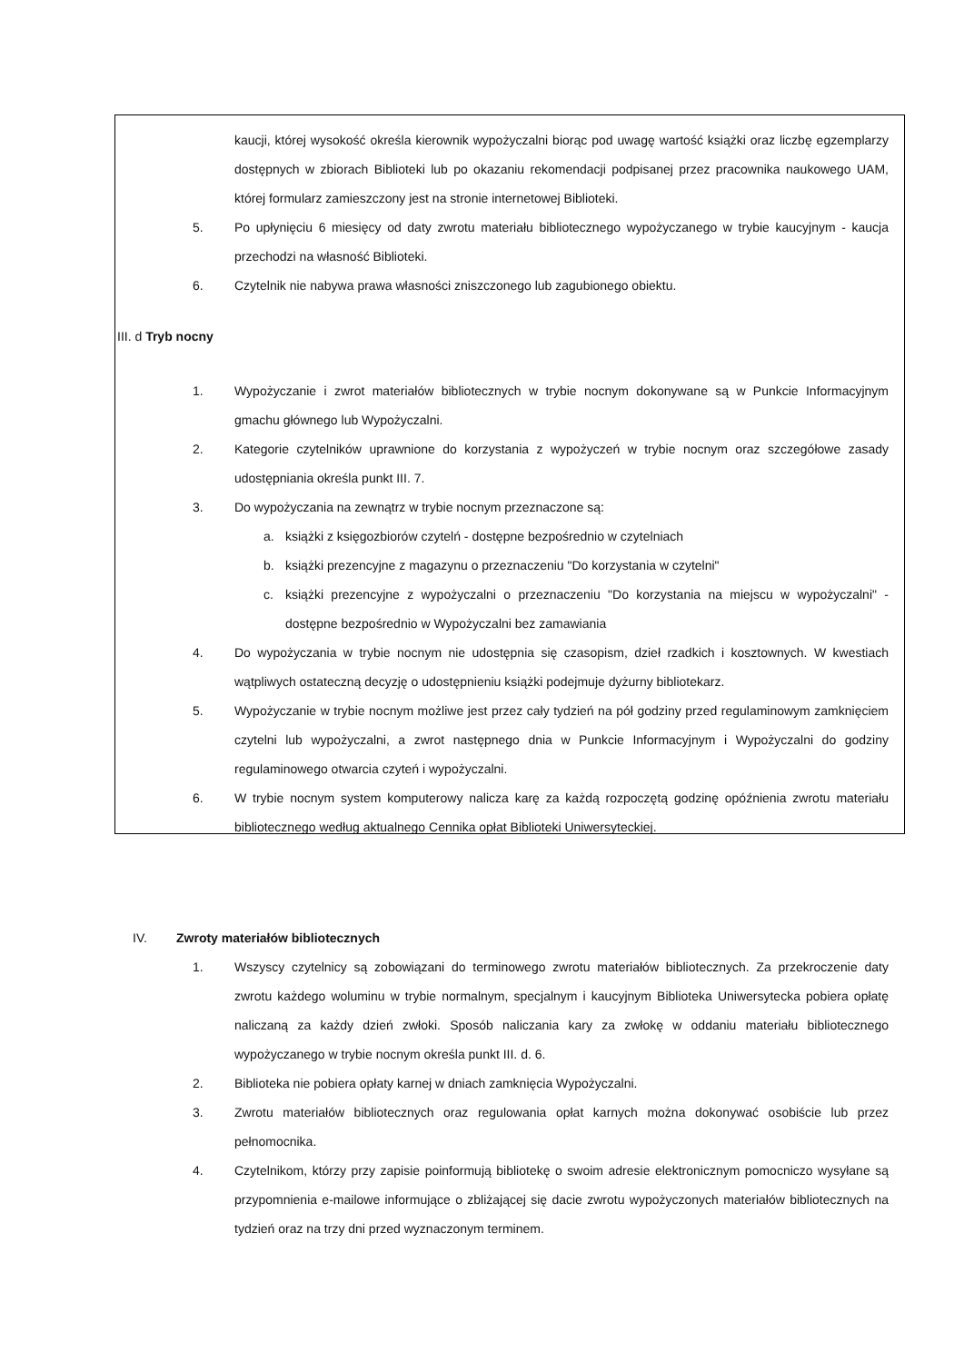kaucji, której wysokość określa kierownik wypożyczalni biorąc pod uwagę wartość książki oraz liczbę egzemplarzy dostępnych w zbiorach Biblioteki lub po okazaniu rekomendacji podpisanej przez pracownika naukowego UAM, której formularz zamieszczony jest na stronie internetowej Biblioteki.
5. Po upłynięciu 6 miesięcy od daty zwrotu materiału bibliotecznego wypożyczanego w trybie kaucyjnym - kaucja przechodzi na własność Biblioteki.
6. Czytelnik nie nabywa prawa własności zniszczonego lub zagubionego obiektu.
III. d Tryb nocny
1. Wypożyczanie i zwrot materiałów bibliotecznych w trybie nocnym dokonywane są w Punkcie Informacyjnym gmachu głównego lub Wypożyczalni.
2. Kategorie czytelników uprawnione do korzystania z wypożyczeń w trybie nocnym oraz szczegółowe zasady udostępniania określa punkt III. 7.
3. Do wypożyczania na zewnątrz w trybie nocnym przeznaczone są:
a. książki z księgozbiorów czytelń - dostępne bezpośrednio w czytelniach
b. książki prezencyjne z magazynu o przeznaczeniu "Do korzystania w czytelni"
c. książki prezencyjne z wypożyczalni o przeznaczeniu "Do korzystania na miejscu w wypożyczalni" - dostępne bezpośrednio w Wypożyczalni bez zamawiania
4. Do wypożyczania w trybie nocnym nie udostępnia się czasopism, dzieł rzadkich i kosztownych. W kwestiach wątpliwych ostateczną decyzję o udostępnieniu książki podejmuje dyżurny bibliotekarz.
5. Wypożyczanie w trybie nocnym możliwe jest przez cały tydzień na pół godziny przed regulaminowym zamknięciem czytelni lub wypożyczalni, a zwrot następnego dnia w Punkcie Informacyjnym i Wypożyczalni do godziny regulaminowego otwarcia czyteń i wypożyczalni.
6. W trybie nocnym system komputerowy nalicza karę za każdą rozpoczętą godzinę opóźnienia zwrotu materiału bibliotecznego według aktualnego Cennika opłat Biblioteki Uniwersyteckiej.
IV. Zwroty materiałów bibliotecznych
1. Wszyscy czytelnicy są zobowiązani do terminowego zwrotu materiałów bibliotecznych. Za przekroczenie daty zwrotu każdego woluminu w trybie normalnym, specjalnym i kaucyjnym Biblioteka Uniwersytecka pobiera opłatę naliczaną za każdy dzień zwłoki. Sposób naliczania kary za zwłokę w oddaniu materiału bibliotecznego wypożyczanego w trybie nocnym określa punkt III. d. 6.
2. Biblioteka nie pobiera opłaty karnej w dniach zamknięcia Wypożyczalni.
3. Zwrotu materiałów bibliotecznych oraz regulowania opłat karnych można dokonywać osobiście lub przez pełnomocnika.
4. Czytelnikom, którzy przy zapisie poinformują bibliotekę o swoim adresie elektronicznym pomocniczo wysyłane są przypomnienia e-mailowe informujące o zbliżającej się dacie zwrotu wypożyczonych materiałów bibliotecznych na tydzień oraz na trzy dni przed wyznaczonym terminem.